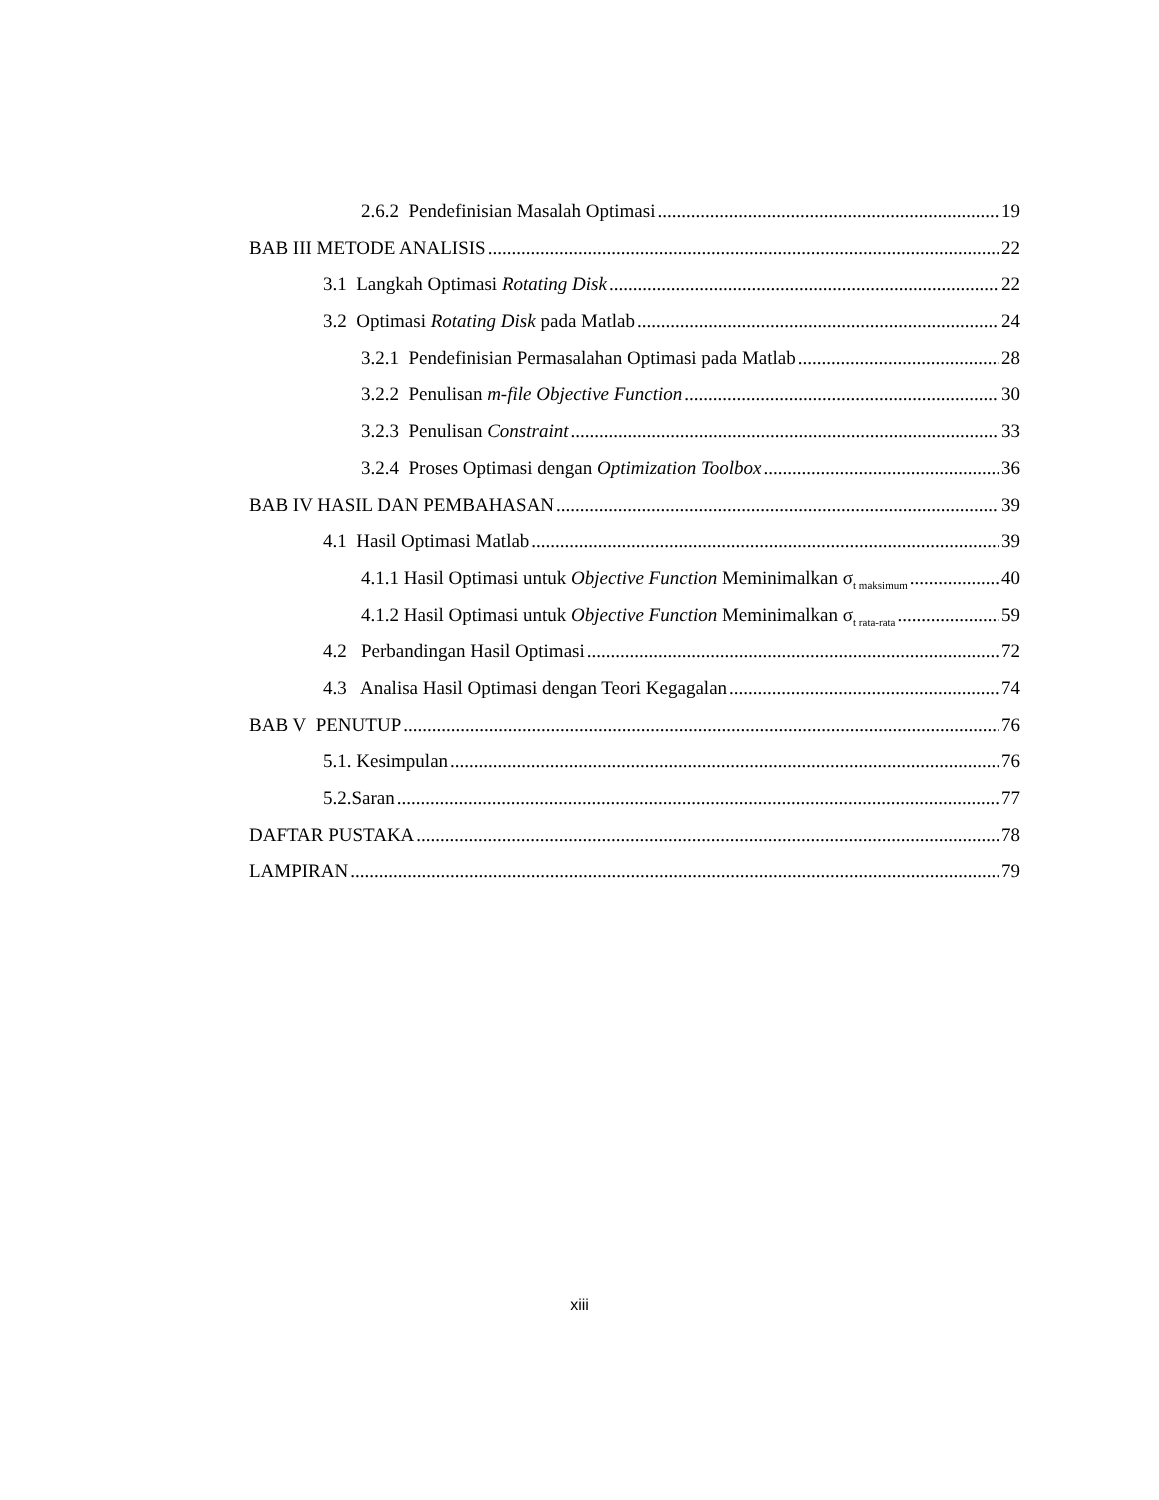2.6.2 Pendefinisian Masalah Optimasi 19
BAB III METODE ANALISIS 22
3.1 Langkah Optimasi Rotating Disk 22
3.2 Optimasi Rotating Disk pada Matlab 24
3.2.1 Pendefinisian Permasalahan Optimasi pada Matlab 28
3.2.2 Penulisan m-file Objective Function 30
3.2.3 Penulisan Constraint 33
3.2.4 Proses Optimasi dengan Optimization Toolbox 36
BAB IV HASIL DAN PEMBAHASAN 39
4.1 Hasil Optimasi Matlab 39
4.1.1 Hasil Optimasi untuk Objective Function Meminimalkan σ<sub>t maksimum</sub> 40
4.1.2 Hasil Optimasi untuk Objective Function Meminimalkan σ<sub>t rata-rata</sub> 59
4.2 Perbandingan Hasil Optimasi 72
4.3 Analisa Hasil Optimasi dengan Teori Kegagalan 74
BAB V PENUTUP 76
5.1. Kesimpulan 76
5.2.Saran 77
DAFTAR PUSTAKA 78
LAMPIRAN 79
xiii